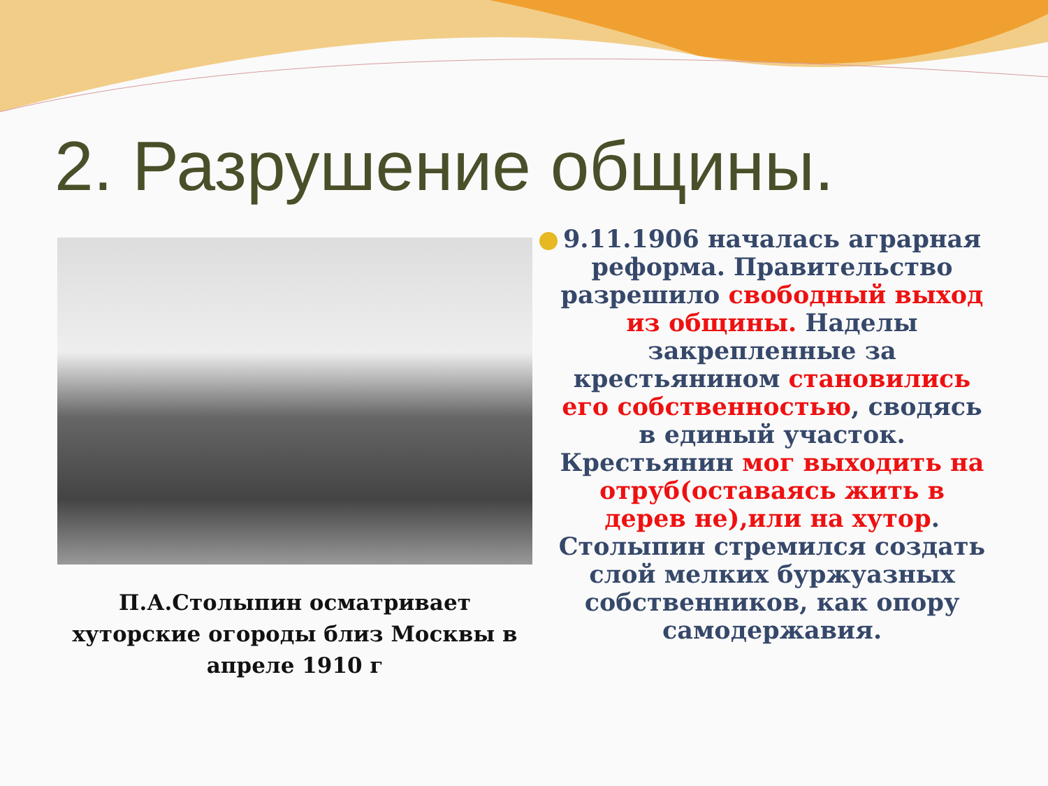2. Разрушение общины.
П.А.Столыпин осматривает хуторские огороды близ Москвы в апреле 1910 г
9.11.1906 началась аграрная реформа. Правительство разрешило свободный выход из общины. Наделы закрепленные за крестьянином становились его собственностью, сводясь в единый участок. Крестьянин мог выходить на отруб(оставаясь жить в дерев не),или на хутор. Столыпин стремился создать слой мелких буржуазных собственников, как опору самодержавия.